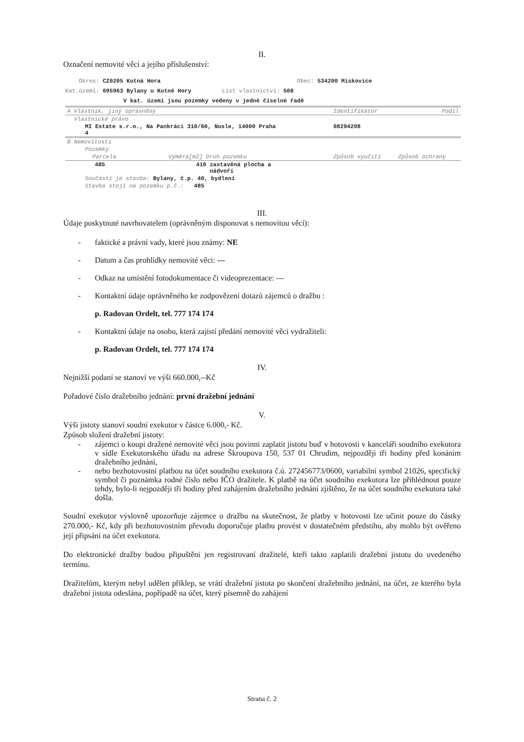II.
Označení nemovité věci a jejího příslušenství:
Okres: CZ0205 Kutná Hora Obec: 534200 Miskovice
Kat.území: 695963 Bylany u Kutné Hory List vlastnictví: 508
V kat. území jsou pozemky vedeny v jedné číselné řadě
| A Vlastník, jiný oprávněný | | | Identifikátor | Podíl |
| Vlastnické právo | | | | |
| MI Estate s.r.o., Na Pankráci 310/60, Nusle, 14000 Praha 4 | | | 08294208 | |
| B Nemovitosti | | | | |
| Pozemky | | | | |
| Parcela | Výměra[m2] Druh pozemku | | Způsob využití | Způsob ochrany |
| 485 | 410 zastavěná plocha a nádvoří | | | |
| Součástí je stavba: Bylany, č.p. 40, bydlení | | | | |
| Stavba stojí na pozemku p.č.: 485 | | | | |
III.
Údaje poskytnuté navrhovatelem (oprávněným disponovat s nemovitou věcí):
- faktické a právní vady, které jsou známy: NE
- Datum a čas prohlídky nemovité věci: ---
- Odkaz na umístění fotodokumentace či videoprezentace: ---
- Kontaktní údaje oprávněného ke zodpovězení dotazů zájemců o dražbu :
p. Radovan Ordelt, tel. 777 174 174
- Kontaktní údaje na osobu, která zajistí předání nemovité věci vydražiteli:
p. Radovan Ordelt, tel. 777 174 174
IV.
Nejnižší podaní se stanoví ve výši 660.000,--Kč
Pořadové číslo dražebního jednání: první dražební jednání
V.
Výši jistoty stanoví soudní exekutor v částce 6.000,- Kč.
Způsob složení dražební jistoty:
- zájemci o koupi dražené nemovité věci jsou povinni zaplatit jistotu buď v hotovosti v kanceláři soudního exekutora v sídle Exekutorského úřadu na adrese Škroupova 150, 537 01 Chrudim, nejpozději tři hodiny před konáním dražebního jednání,
- nebo bezhotovostní platbou na účet soudního exekutora č.ú. 272456773/0600, variabilní symbol 21026, specifický symbol či poznámka rodné číslo nebo IČO dražitele. K platbě na účet soudního exekutora lze přihlédnout pouze tehdy, bylo-li nejpozději tři hodiny před zahájením dražebního jednání zjištěno, že na účet soudního exekutora také došla.
Soudní exekutor výslovně upozorňuje zájemce o dražbu na skutečnost, že platby v hotovosti lze učinit pouze do částky 270.000,- Kč, kdy při bezhotovostním převodu doporučuje platbu provést v dostatečném předstihu, aby mohlo být ověřeno její připsání na účet exekutora.
Do elektronické dražby budou připuštěni jen registrovaní dražitelé, kteří takto zaplatili dražební jistotu do uvedeného termínu.
Dražitelům, kterým nebyl udělen příklep, se vrátí dražební jistota po skončení dražebního jednání, na účet, ze kterého byla dražební jistota odeslána, popřípadě na účet, který písemně do zahájení
Strana č. 2